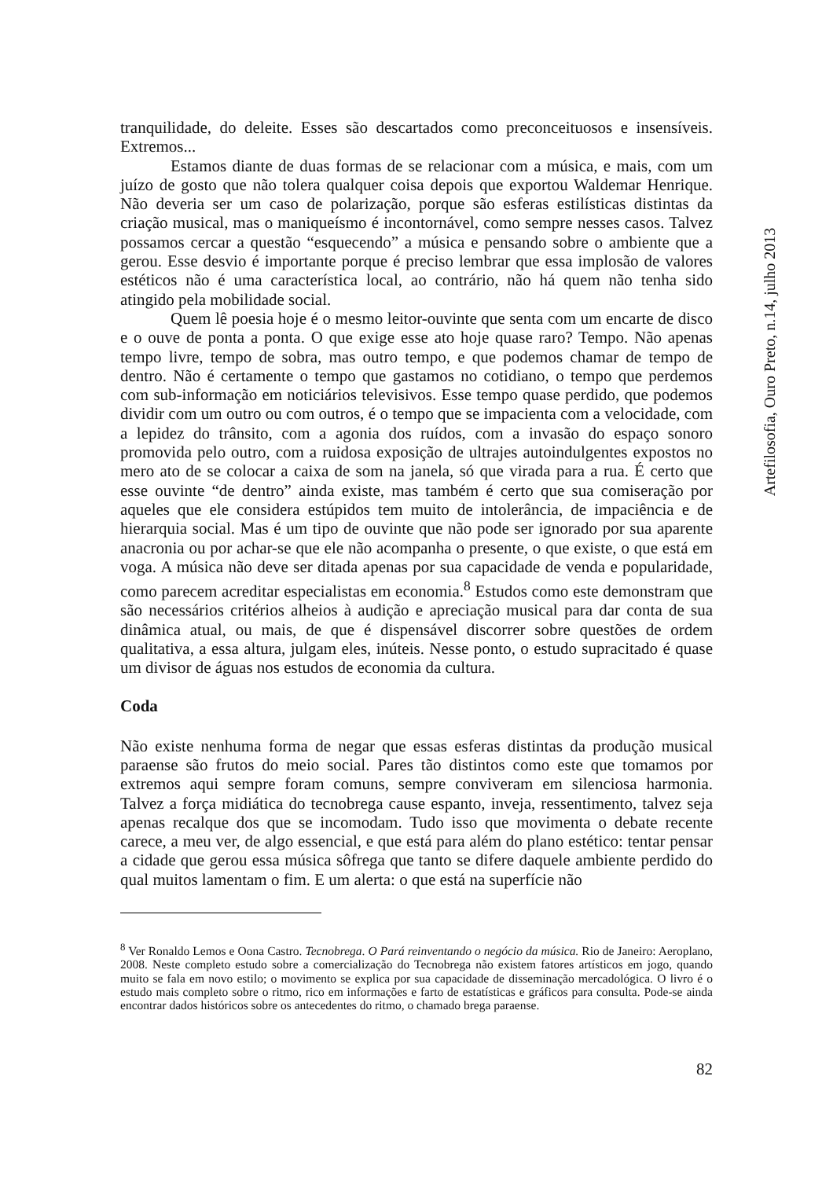tranquilidade, do deleite. Esses são descartados como preconceituosos e insensíveis. Extremos...
Estamos diante de duas formas de se relacionar com a música, e mais, com um juízo de gosto que não tolera qualquer coisa depois que exportou Waldemar Henrique. Não deveria ser um caso de polarização, porque são esferas estilísticas distintas da criação musical, mas o maniqueísmo é incontornável, como sempre nesses casos. Talvez possamos cercar a questão “esquecendo” a música e pensando sobre o ambiente que a gerou. Esse desvio é importante porque é preciso lembrar que essa implosão de valores estéticos não é uma característica local, ao contrário, não há quem não tenha sido atingido pela mobilidade social.
Quem lê poesia hoje é o mesmo leitor-ouvinte que senta com um encarte de disco e o ouve de ponta a ponta. O que exige esse ato hoje quase raro? Tempo. Não apenas tempo livre, tempo de sobra, mas outro tempo, e que podemos chamar de tempo de dentro. Não é certamente o tempo que gastamos no cotidiano, o tempo que perdemos com sub-informação em noticiários televisivos. Esse tempo quase perdido, que podemos dividir com um outro ou com outros, é o tempo que se impacienta com a velocidade, com a lepidez do trânsito, com a agonia dos ruídos, com a invasão do espaço sonoro promovida pelo outro, com a ruidosa exposição de ultrajes autoindulgentes expostos no mero ato de se colocar a caixa de som na janela, só que virada para a rua. É certo que esse ouvinte “de dentro” ainda existe, mas também é certo que sua comiseração por aqueles que ele considera estúpidos tem muito de intolerância, de impaciência e de hierarquia social. Mas é um tipo de ouvinte que não pode ser ignorado por sua aparente anacronia ou por achar-se que ele não acompanha o presente, o que existe, o que está em voga. A música não deve ser ditada apenas por sua capacidade de venda e popularidade, como parecem acreditar especialistas em economia.<sup>8</sup> Estudos como este demonstram que são necessários critérios alheios à audição e apreciação musical para dar conta de sua dinâmica atual, ou mais, de que é dispensável discorrer sobre questões de ordem qualitativa, a essa altura, julgam eles, inúteis. Nesse ponto, o estudo supracitado é quase um divisor de águas nos estudos de economia da cultura.
Coda
Não existe nenhuma forma de negar que essas esferas distintas da produção musical paraense são frutos do meio social. Pares tão distintos como este que tomamos por extremos aqui sempre foram comuns, sempre conviveram em silenciosa harmonia. Talvez a força midiática do tecnobrega cause espanto, inveja, ressentimento, talvez seja apenas recalque dos que se incomodam. Tudo isso que movimenta o debate recente carece, a meu ver, de algo essencial, e que está para além do plano estético: tentar pensar a cidade que gerou essa música sôfrega que tanto se difere daquele ambiente perdido do qual muitos lamentam o fim. E um alerta: o que está na superfície não
<sup>8</sup> Ver Ronaldo Lemos e Oona Castro. Tecnobrega. O Pará reinventando o negócio da música. Rio de Janeiro: Aeroplano, 2008. Neste completo estudo sobre a comercialização do Tecnobrega não existem fatores artísticos em jogo, quando muito se fala em novo estilo; o movimento se explica por sua capacidade de disseminação mercadológica. O livro é o estudo mais completo sobre o ritmo, rico em informações e farto de estatísticas e gráficos para consulta. Pode-se ainda encontrar dados históricos sobre os antecedentes do ritmo, o chamado brega paraense.
82
Artefilosofia, Ouro Preto, n.14, julho 2013